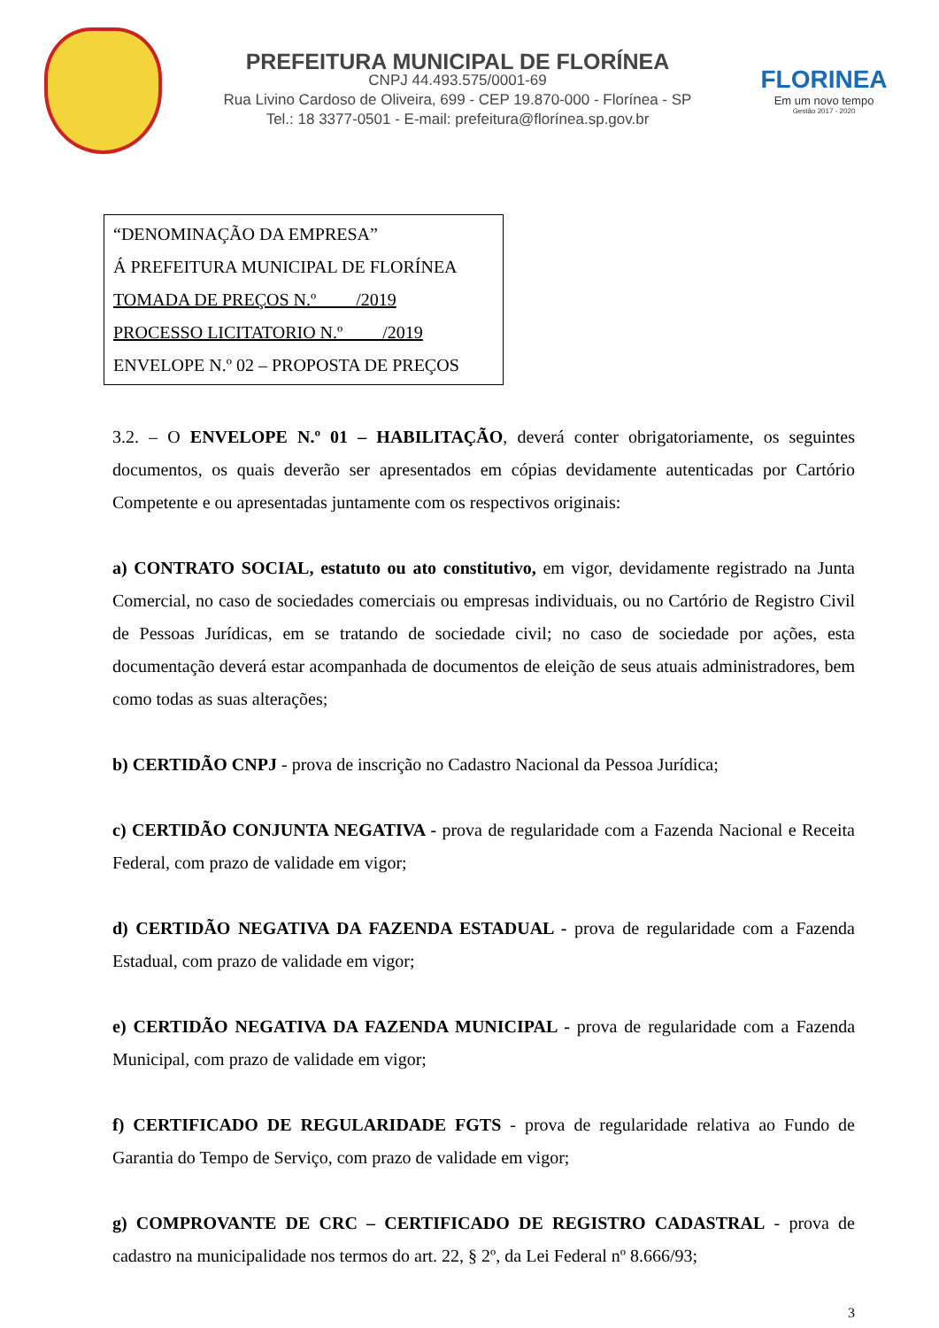PREFEITURA MUNICIPAL DE FLORÍNEA
CNPJ 44.493.575/0001-69
Rua Livino Cardoso de Oliveira, 699 - CEP 19.870-000 - Florínea - SP
Tel.: 18 3377-0501 - E-mail: prefeitura@florínea.sp.gov.br
FLORINEA
Em um novo tempo
Gestão 2017 - 2020
“DENOMINAÇÃO DA EMPRESA”
Á PREFEITURA MUNICIPAL DE FLORÍNEA
TOMADA DE PREÇOS N.º ____/2019
PROCESSO LICITATORIO N.º ____/2019
ENVELOPE N.º 02 – PROPOSTA DE PREÇOS
3.2. – O ENVELOPE N.º 01 – HABILITAÇÃO, deverá conter obrigatoriamente, os seguintes documentos, os quais deverão ser apresentados em cópias devidamente autenticadas por Cartório Competente e ou apresentadas juntamente com os respectivos originais:
a) CONTRATO SOCIAL, estatuto ou ato constitutivo, em vigor, devidamente registrado na Junta Comercial, no caso de sociedades comerciais ou empresas individuais, ou no Cartório de Registro Civil de Pessoas Jurídicas, em se tratando de sociedade civil; no caso de sociedade por ações, esta documentação deverá estar acompanhada de documentos de eleição de seus atuais administradores, bem como todas as suas alterações;
b) CERTIDÃO CNPJ - prova de inscrição no Cadastro Nacional da Pessoa Jurídica;
c) CERTIDÃO CONJUNTA NEGATIVA - prova de regularidade com a Fazenda Nacional e Receita Federal, com prazo de validade em vigor;
d) CERTIDÃO NEGATIVA DA FAZENDA ESTADUAL - prova de regularidade com a Fazenda Estadual, com prazo de validade em vigor;
e) CERTIDÃO NEGATIVA DA FAZENDA MUNICIPAL - prova de regularidade com a Fazenda Municipal, com prazo de validade em vigor;
f) CERTIFICADO DE REGULARIDADE FGTS - prova de regularidade relativa ao Fundo de Garantia do Tempo de Serviço, com prazo de validade em vigor;
g) COMPROVANTE DE CRC – CERTIFICADO DE REGISTRO CADASTRAL - prova de cadastro na municipalidade nos termos do art. 22, § 2º, da Lei Federal nº 8.666/93;
3